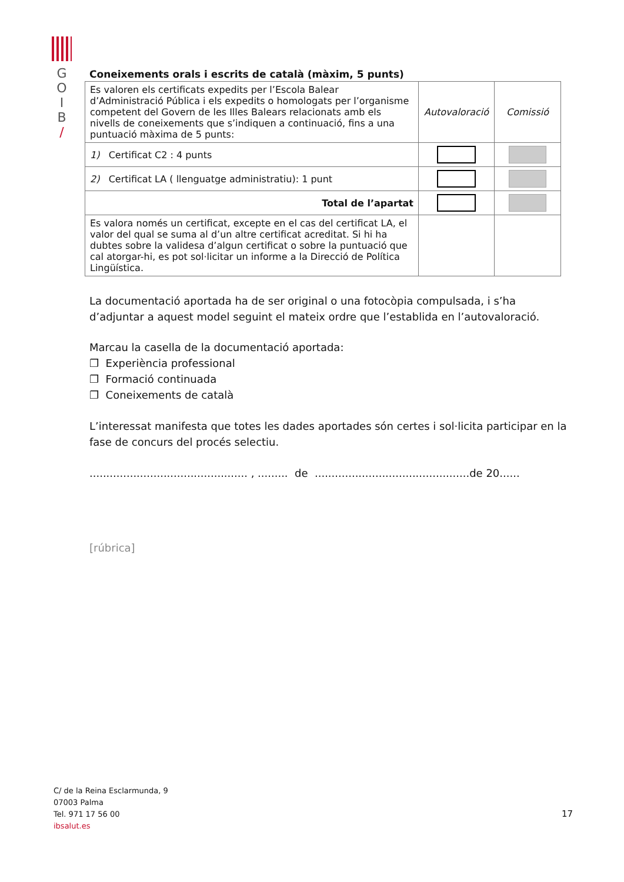G
O
I
B
/
Coneixements orals i escrits de català (màxim, 5 punts)
| Es valoren els certificats expedits per l’Escola Balear d’Administració Pública i els expedits o homologats per l’organisme competent del Govern de les Illes Balears relacionats amb els nivells de coneixements que s’indiquen a continuació, fins a una puntuació màxima de 5 punts: | Autovaloració | Comissió |
| 1) Certificat C2 : 4 punts | | |
| 2) Certificat LA ( llenguatge administratiu): 1 punt | | |
| Total de l’apartat | | |
| Es valora només un certificat, excepte en el cas del certificat LA, el valor del qual se suma al d’un altre certificat acreditat. Si hi ha dubtes sobre la validesa d’algun certificat o sobre la puntuació que cal atorgar-hi, es pot sol·licitar un informe a la Direcció de Política Lingüística. | | |
La documentació aportada ha de ser original o una fotocòpia compulsada, i s’ha d’adjuntar a aquest model seguint el mateix ordre que l’establida en l’autovaloració.
Marcau la casella de la documentació aportada:
❐ Experiència professional
❐ Formació continuada
❐ Coneixements de català
L’interessat manifesta que totes les dades aportades són certes i sol·licita participar en la fase de concurs del procés selectiu.
............................................... , ......... de ..............................................de 20......
[rúbrica]
C/ de la Reina Esclarmunda, 9
07003 Palma
Tel. 971 17 56 00
ibsalut.es
17